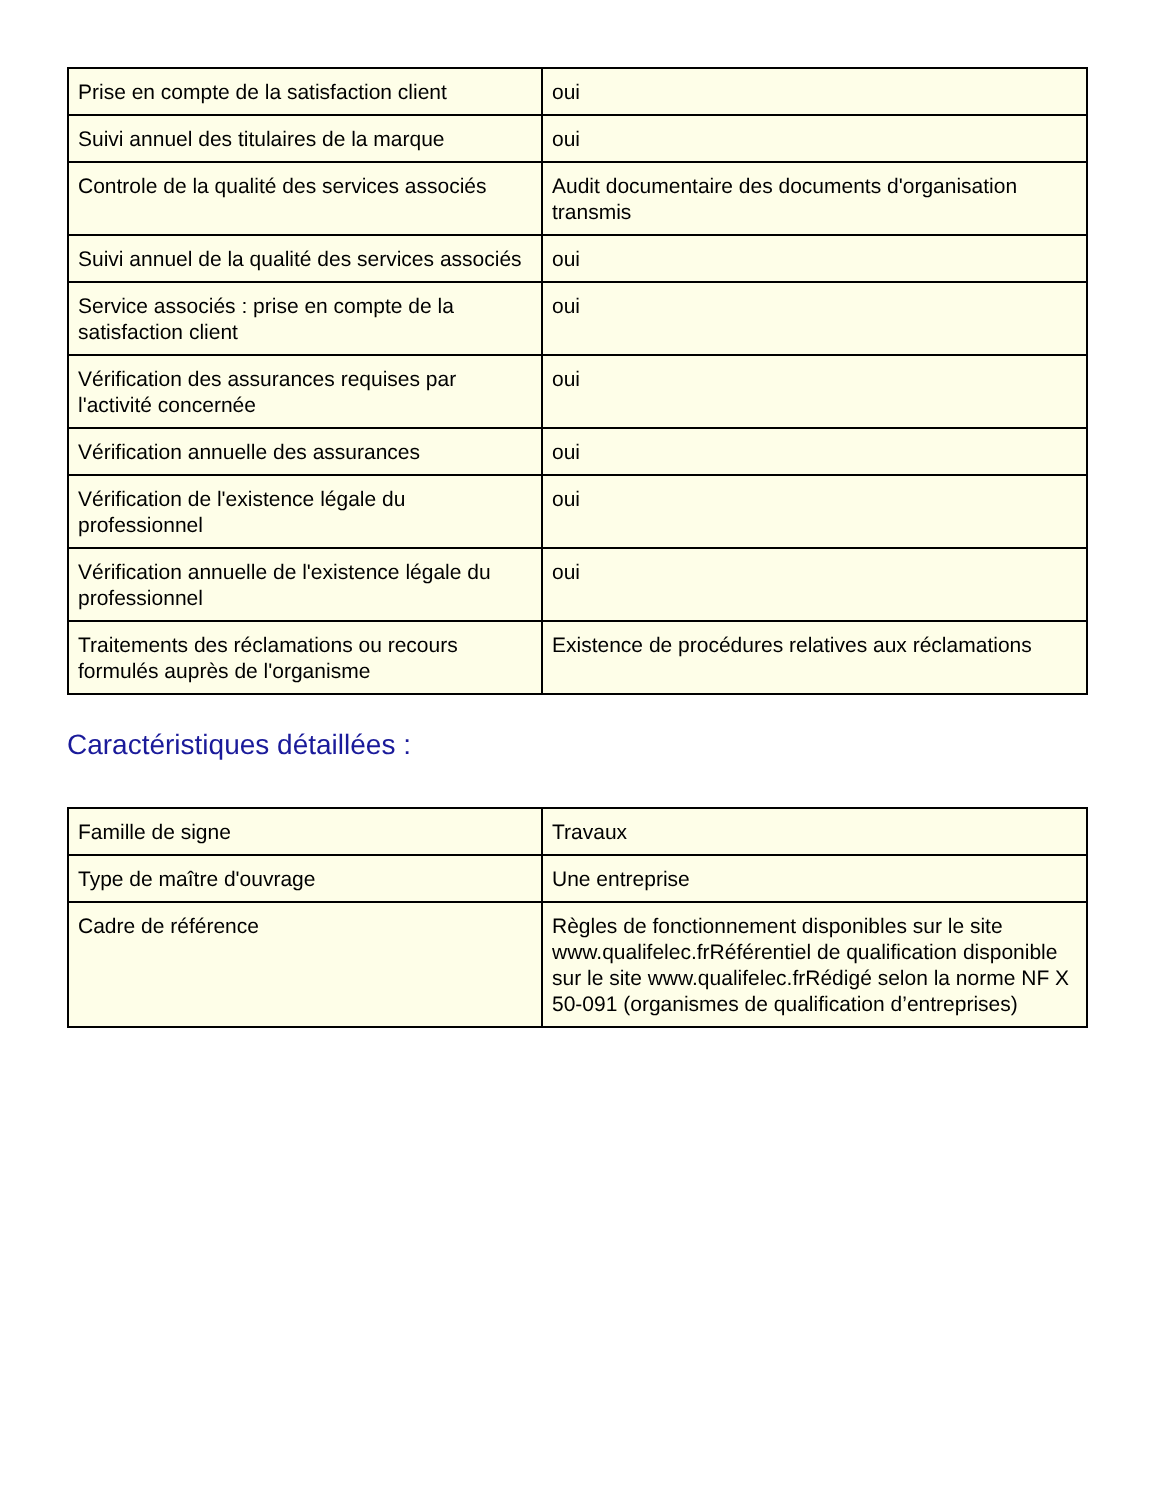| Prise en compte de la satisfaction client | oui |
| Suivi annuel des titulaires de la marque | oui |
| Controle de la qualité des services associés | Audit documentaire des documents d'organisation transmis |
| Suivi annuel de la qualité des services associés | oui |
| Service associés : prise en compte de la satisfaction client | oui |
| Vérification des assurances requises par l'activité concernée | oui |
| Vérification annuelle des assurances | oui |
| Vérification de l'existence légale du professionnel | oui |
| Vérification annuelle de l'existence légale du professionnel | oui |
| Traitements des réclamations ou recours formulés auprès de l'organisme | Existence de procédures relatives aux réclamations |
Caractéristiques détaillées :
| Famille de signe | Travaux |
| Type de maître d'ouvrage | Une entreprise |
| Cadre de référence | Règles de fonctionnement disponibles sur le site www.qualifelec.frRéférentiel de qualification disponible sur le site www.qualifelec.frRédigé selon la norme NF X 50-091 (organismes de qualification d’entreprises) |